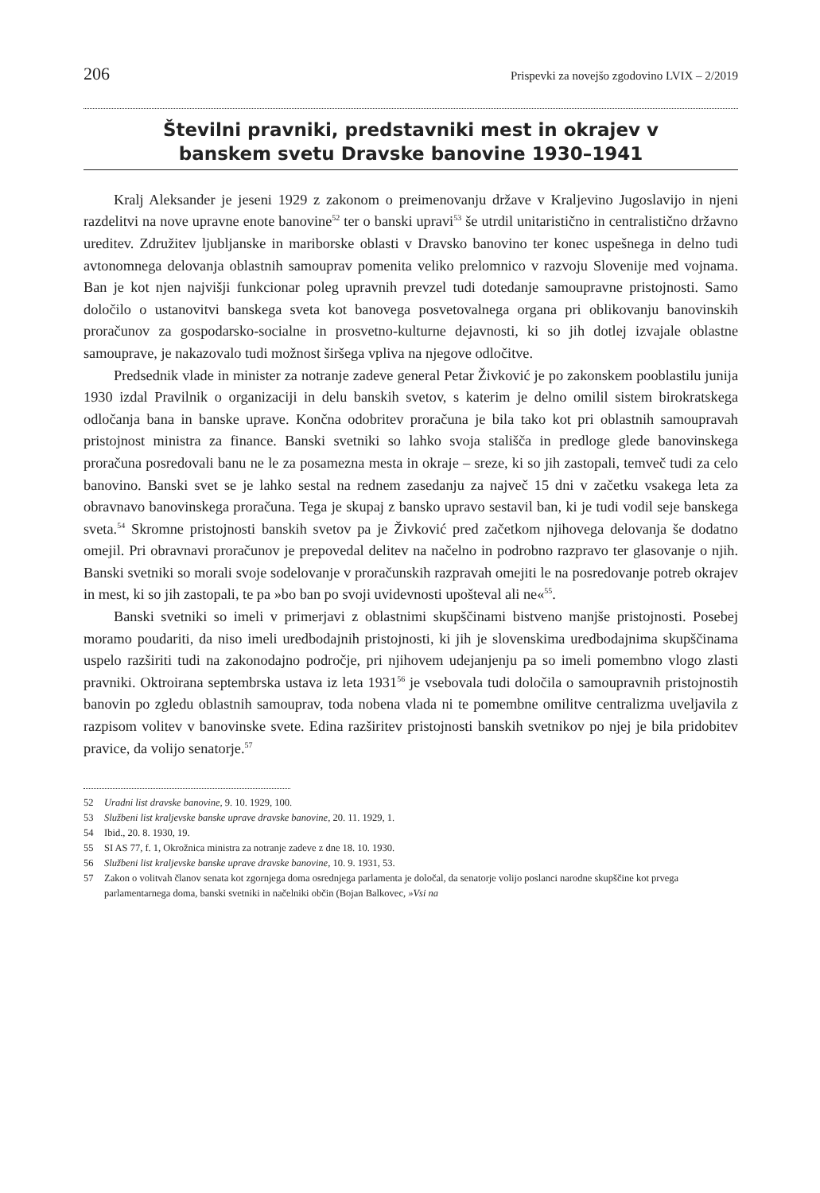206 Prispevki za novejšo zgodovino LVIX – 2/2019
Številni pravniki, predstavniki mest in okrajev v
banskem svetu Dravske banovine 1930–1941
Kralj Aleksander je jeseni 1929 z zakonom o preimenovanju države v Kraljevino Jugoslavijo in njeni razdelitvi na nove upravne enote banovine<sup>52</sup> ter o banski upravi<sup>53</sup> še utrdil unitaristično in centralistično državno ureditev. Združitev ljubljanske in mariborske oblasti v Dravsko banovino ter konec uspešnega in delno tudi avtonomnega delovanja oblastnih samouprav pomenita veliko prelomnico v razvoju Slovenije med vojnama. Ban je kot njen najvišji funkcionar poleg upravnih prevzel tudi dotedanje samoupravne pristojnosti. Samo določilo o ustanovitvi banskega sveta kot banovega posvetovalnega organa pri oblikovanju banovinskih proračunov za gospodarsko-socialne in prosvetno-kulturne dejavnosti, ki so jih dotlej izvajale oblastne samouprave, je nakazovalo tudi možnost širšega vpliva na njegove odločitve.
Predsednik vlade in minister za notranje zadeve general Petar Živković je po zakonskem pooblastilu junija 1930 izdal Pravilnik o organizaciji in delu banskih svetov, s katerim je delno omilil sistem birokratskega odločanja bana in banske uprave. Končna odobritev proračuna je bila tako kot pri oblastnih samoupravah pristojnost ministra za finance. Banski svetniki so lahko svoja stališča in predloge glede banovinskega proračuna posredovali banu ne le za posamezna mesta in okraje – sreze, ki so jih zastopali, temveč tudi za celo banovino. Banski svet se je lahko sestal na rednem zasedanju za največ 15 dni v začetku vsakega leta za obravnavo banovinskega proračuna. Tega je skupaj z bansko upravo sestavil ban, ki je tudi vodil seje banskega sveta.<sup>54</sup> Skromne pristojnosti banskih svetov pa je Živković pred začetkom njihovega delovanja še dodatno omejil. Pri obravnavi proračunov je prepovedal delitev na načelno in podrobno razpravo ter glasovanje o njih. Banski svetniki so morali svoje sodelovanje v proračunskih razpravah omejiti le na posredovanje potreb okrajev in mest, ki so jih zastopali, te pa »bo ban po svoji uvidevnosti upošteval ali ne«<sup>55</sup>.
Banski svetniki so imeli v primerjavi z oblastnimi skupščinami bistveno manjše pristojnosti. Posebej moramo poudariti, da niso imeli uredbodajnih pristojnosti, ki jih je slovenskima uredbodajnima skupščinama uspelo razširiti tudi na zakonodajno področje, pri njihovem udejanjenju pa so imeli pomembno vlogo zlasti pravniki. Oktroirana septembrska ustava iz leta 1931<sup>56</sup> je vsebovala tudi določila o samoupravnih pristojnostih banovin po zgledu oblastnih samouprav, toda nobena vlada ni te pomembne omilitve centralizma uveljavila z razpisom volitev v banovinske svete. Edina razširitev pristojnosti banskih svetnikov po njej je bila pridobitev pravice, da volijo senatorje.<sup>57</sup>
52 Uradni list dravske banovine, 9. 10. 1929, 100.
53 Službeni list kraljevske banske uprave dravske banovine, 20. 11. 1929, 1.
54 Ibid., 20. 8. 1930, 19.
55 SI AS 77, f. 1, Okrožnica ministra za notranje zadeve z dne 18. 10. 1930.
56 Službeni list kraljevske banske uprave dravske banovine, 10. 9. 1931, 53.
57 Zakon o volitvah članov senata kot zgornjega doma osrednjega parlamenta je določal, da senatorje volijo poslanci narodne skupščine kot prvega parlamentarnega doma, banski svetniki in načelniki občin (Bojan Balkovec, »Vsi na